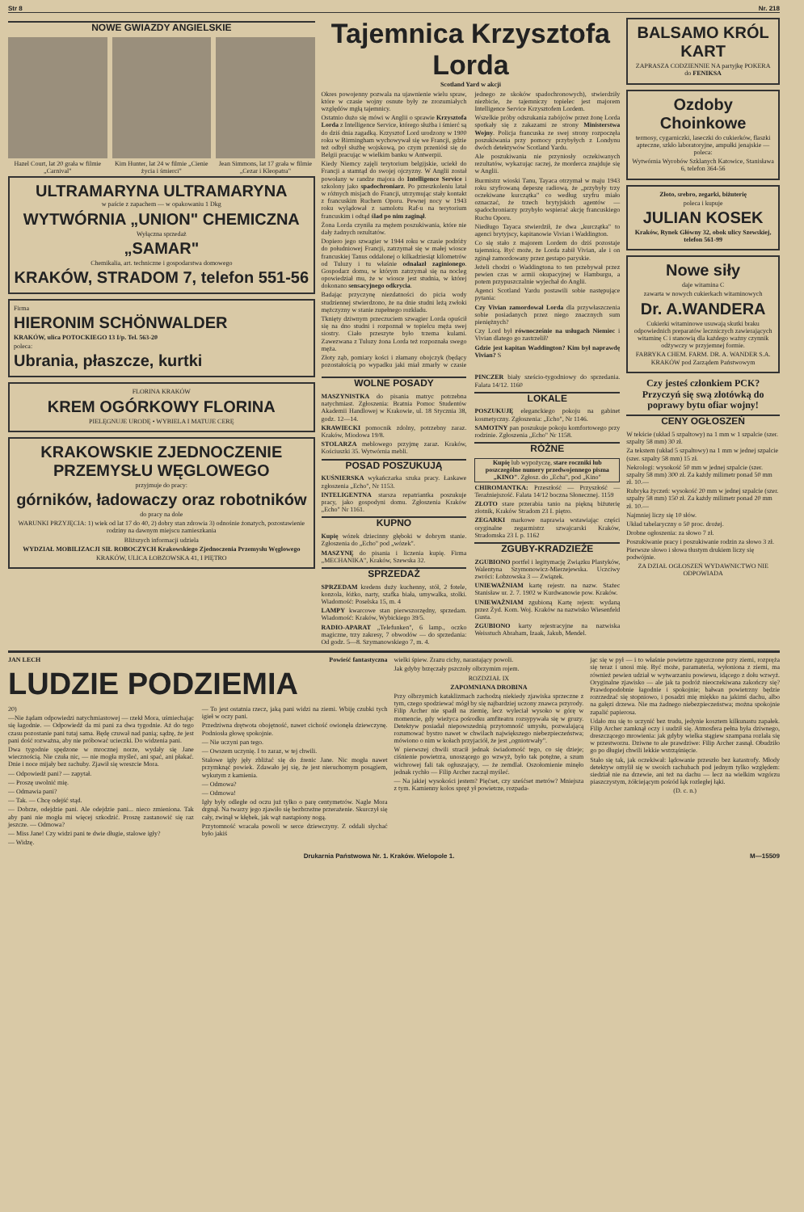Str 8 Nr. 218
NOWE GWIAZDY ANGIELSKIE
Hazel Court, lat 20 grała w filmie „Carnival"
Kim Hunter, lat 24 w filmie „Cienie życia i śmierci"
Jean Simmons, lat 17 grała w filmie „Cezar i Kleopatra"
ULTRAMARYNA ULTRAMARYNA
w paście z zapachem — w opakowaniu 1 Dkg
WYTWÓRNIA „UNION" CHEMICZNA
Wyłączna sprzedaż
„SAMAR"
Chemikalia, art. techniczne i gospodarstwa domowego
KRAKÓW, STRADOM 7, telefon 551-56
Firma
HIERONIM SCHÖNWALDER
KRAKÓW, ulica POTOCKIEGO 13 I/p. Tel. 563-20
poleca:
Ubrania, płaszcze, kurtki
FLORINA KRAKÓW
KREM OGÓRKOWY FLORINA
PIELĘGNUJE URODĘ • WYBIELA I MATUJE CERĘ
KRAKOWSKIE ZJEDNOCZENIE PRZEMYSŁU WĘGLOWEGO
przyjmuje do pracy:
górników, ładowaczy oraz robotników
do pracy na dole
WARUNKI PRZYJĘCIA: 1) wiek od lat 17 do 40, 2) dobry stan zdrowia 3) odnośnie żonatych, pozostawienie rodziny na dawnym miejscu zamieszkania
Bliższych informacji udziela
WYDZIAŁ MOBILIZACJI SIŁ ROBOCZYCH Krakowskiego Zjednoczenia Przemysłu Węglowego
KRAKÓW, ULICA ŁOBZOWSKA 41, I PIĘTRO
Tajemnica Krzysztofa Lorda
Scotland Yard w akcji
Okres powojenny pozwala na ujawnienie wielu spraw, które w czasie wojny osnute były ze zrozumiałych względów mgłą tajemnicy.
Ostatnio dużo się mówi w Anglii o sprawie Krzysztofa Lorda z Intelligence Service, którego służba i śmierć są do dziś dnia zagadką. Krzysztof Lord urodzony w 1900 roku w Birmingham wychowywał się we Francji, gdzie też odbył służbę wojskową, po czym przeniósł się do Belgii pracując w wielkim banku w Antwerpii.
Kiedy Niemcy zajęli terytorium belgijskie, uciekł do Francji a stamtąd do swojej ojczyzny. W Anglii został powołany w randze majora do Intelligence Service i szkolony jako spadochroniarz. Po przeszkoleniu latał w różnych misjach do Francji, utrzymując stały kontakt z francuskim Ruchem Oporu. Pewnej nocy w 1943 roku wylądował z samolotu Raf-u na terytorium francuskim i odtąd ślad po nim zaginął.
Żona Lorda czyniła za mężem poszukiwania, które nie dały żadnych rezultatów.
Dopiero jego szwagier w 1944 roku w czasie podróży do południowej Francji, zatrzymał się w małej wiosce francuskiej Tanus oddalonej o kilkadziesiąt kilometrów od Tuluzy i tu właśnie odnalazł zaginionego. Gospodarz domu, w którym zatrzymał się na nocleg opowiedział mu, że w wiosce jest studnia, w której dokonano sensacyjnego odkrycia.
Badając przyczynę niezdatności do picia wody studziennej stwierdzono, że na dnie studni leżą zwłoki mężczyzny w stanie zupełnego rozkładu.
Tknięty dziwnym przeczuciem szwagier Lorda opuścił się na dno studni i rozpoznał w topielcu męża swej siostry. Ciało przeszyte było trzema kulami. Zawezwana z Tuluzy żona Lorda też rozpoznała swego męża.
Złoty ząb, pomiary kości i złamany obojczyk (będący pozostałością po wypadku jaki miał zmarły w czasie jednego ze skoków spadochronowych), stwierdziły niezbicie, że tajemniczy topielec jest majorem Intelligence Service Krzysztofem Lordem.
Wszelkie próby odszukania zabójców przez żonę Lorda spotkały się z zakazami ze strony Ministerstwa Wojny. Policja francuska ze swej strony rozpoczęła poszukiwania przy pomocy przybyłych z Londynu dwóch detektywów Scotland Yardu.
Ale poszukiwania nie przyniosły oczekiwanych rezultatów, wykazując raczej, że morderca znajduje się w Anglii.
Burmistrz wioski Tanu, Tayaca otrzymał w maju 1943 roku szyfrowaną depeszę radiową, że „przybyły trzy oczekiwane kurczątka" co według szyfru miało oznaczać, że trzech brytyjskich agentów — spadochroniarzy przybyło wspierać akcję francuskiego Ruchu Oporu.
Niedługo Tayaca stwierdził, że dwa „kurczątka" to agenci brytyjscy, kapitanowie Vivian i Waddington.
Co się stało z majorem Lordem do dziś pozostaje tajemnicą. Być może, że Lorda zabił Vivian, ale i on zginął zamordowany przez gestapo paryskie.
Jeżeli chodzi o Waddingtona to ten przebywał przez pewien czas w armii okupacyjnej w Hamburgu, a potem przypuszczalnie wyjechał do Anglii.
Agenci Scotland Yardu postawili sobie następujące pytania:
Czy Vivian zamordował Lorda dla przywłaszczenia sobie posiadanych przez niego znacznych sum pieniężnych?
Czy Lord był równocześnie na usługach Niemiec i Vivian dlatego go zastrzelił?
Gdzie jest kapitan Waddington? Kim był naprawdę Vivian? S
WOLNE POSADY
MASZYNISTKA do pisania matryc potrzebna natychmiast. Zgłoszenia: Bratnia Pomoc Studentów Akademii Handlowej w Krakowie, ul. 18 Stycznia 38, godz. 12—14.
KRAWIECKI pomocnik zdolny, potrzebny zaraz. Kraków, Miodowa 19/8.
STOLARZA meblowego przyjmę zaraz. Kraków, Kościuszki 35. Wytwórnia mebli.
POSAD POSZUKUJĄ
KUŚNIERSKA wykańczarka szuka pracy. Łaskawe zgłoszenia „Echo", Nr 1153.
INTELIGENTNA starsza repatriantka poszukuje pracy, jako gospodyni domu. Zgłoszenia Kraków „Echo" Nr 1161.
KUPNO
Kupię wózek dziecinny głęboki w dobrym stanie. Zgłoszenia do „Echo" pod „wózek".
MASZYNĘ do pisania i liczenia kupię. Firma „MECHANIKA", Kraków, Szewska 32.
SPRZEDAŻ
SPRZEDAM kredens duży kuchenny, stół, 2 fotele, konzola, łóżko, narty, szafka biała, umywalka, stolki. Wiadomość: Poselska 15, m. 4
LAMPY kwarcowe stan pierwszorzędny, sprzedam. Wiadomość: Kraków, Wybickiego 39/5.
RADIO-APARAT „Telefunken", 6 lamp., oczko magiczne, trzy zakresy, 7 obwodów — do sprzedania: Od godz. 5—8. Szymanowskiego 7, m. 4.
PINCZER biały sześcio-tygodniowy do sprzedania. Falata 14/12. 1160
LOKALE
POSZUKUJĘ eleganckiego pokoju na gabinet kosmetyczny. Zgłoszenia: „Echo", Nr 1146.
SAMOTNY pan poszukuje pokoju komfortowego przy rodzinie. Zgłoszenia „Echo" Nr 1158.
RÓŻNE
Kupię lub wypożyczę, stare roczniki lub poszczególne numery przedwojennego pisma „KINO". Zgłosz. do „Echa", pod „Kino"
CHIROMANTKA: Przeszłość — Przyszłość — Teraźniejszość. Falata 14/12 boczna Słonecznej. 1159
ZŁOTO stare przerabia tanio na piękną biżuterię złotnik, Kraków Stradom 23 I. piętro.
ZEGARKI markowe naprawia wstawiając części oryginalne zegarmistrz szwajcarski Kraków, Stradomska 23 I. p. 1162
ZGUBY-KRADZIEŻE
ZGUBIONO portfel i legitymację Związku Plastyków, Walentyna Szymonowicz-Mierzejewska. Uczciwy zwróci: Łobzowska 3 — Związek.
UNIEWAŻNIAM kartę rejestr. na nazw. Stażec Stanisław ur. 2. 7. 1902 w Kurdwanowie pow. Kraków.
UNIEWAŻNIAM zgubioną Kartę rejestr. wydaną przez Żyd. Kom. Woj. Kraków na nazwisko Wiesenfeld Gusta.
ZGUBIONO karty rejestracyjne na nazwiska Weisstuch Abraham, Izaak, Jakub, Mendel.
BALSAMO KRÓL KART
ZAPRASZA CODZIENNIE NA partyjkę POKERA do FENIKSA
Ozdoby Choinkowe
termosy, cygarniczki, laseczki do cukierków, flaszki apteczne, szkło laboratoryjne, ampułki jenajskie — poleca:
Wytwórnia Wyrobów Szklanych Katowice, Stanisława 6, telefon 364-56
Złoto, srebro, zegarki, biżuterię
poleca i kupuje
JULIAN KOSEK
Kraków, Rynek Główny 32, obok ulicy Szewskiej, telefon 561-99
Nowe siły
daje witamina C
zawarta w nowych cukierkach witaminowych
Dr. A.WANDERA
Cukierki witaminowe usuwają skutki braku odpowiednich preparatów leczniczych zawierających witaminę C i stanowią dla każdego ważny czynnik odżywczy w przyjemnej formie.
FABRYKA CHEM. FARM. DR. A. WANDER S.A. KRAKÓW pod Zarządem Państwowym
Czy jesteś członkiem PCK? Przyczyń się swą złotówką do poprawy bytu ofiar wojny!
CENY OGŁOSZEŃ
W tekście (układ 5 szpaltowy) na 1 mm w 1 szpalcie (szer. szpalty 58 mm) 30 zł.
Za tekstem (układ 5 szpaltowy) na 1 mm w jednej szpalcie (szer. szpalty 58 mm) 15 zł.
Nekrologi: wysokość 50 mm w jednej szpalcie (szer. szpalty 58 mm) 300 zł. Za każdy milimetr ponad 50 mm zł. 10.—
Rubryka życzeń: wysokość 20 mm w jednej szpalcie (szer. szpalty 58 mm) 150 zł. Za każdy milimetr ponad 20 mm zł. 10.—
Najmniej liczy się 10 słów.
Układ tabelaryczny o 50 proc. drożej.
Drobne ogłoszenia: za słowo 7 zł.
Poszukiwanie pracy i poszukiwanie rodzin za słowo 3 zł. Pierwsze słowo i słowa tłustym drukiem liczy się podwójnie.
ZA DZIAŁ OGŁOSZEŃ WYDAWNICTWO NIE ODPOWIADA
JAN LECH Powieść fantastyczna
LUDZIE PODZIEMIA
20)
—Nie żądam odpowiedzi natychmiastowej — rzekł Mora, uśmiechając się łagodnie. — Odpowiedź da mi pani za dwa tygodnie. Aż do tego czasu pozostanie pani tutaj sama. Będę czuwał nad panią; sądzę, że jest pani dość rozważna, aby nie próbować ucieczki. Do widzenia pani.
Dwa tygodnie spędzone w mrocznej norze, wydały się Jane wiecznością. Nie czuła nic, — nie mogła myśleć, ani spać, ani płakać. Dnie i noce mijały bez rachuby. Zjawił się wreszcie Mora.
— Odpowiedź pani? — zapytał.
— Proszę uwolnić mię.
— Odmawia pani?
— Tak. — Chcę odejść stąd.
— Dobrze, odejdzie pani. Ale odejdzie pani... nieco zmieniona. Tak aby pani nie mogła mi więcej szkodzić. Proszę zastanowić się raz jeszcze. — Odmowa?
— Miss Jane! Czy widzi pani te dwie długie, stalowe igły?
— Widzę.
— To jest ostatnia rzecz, jaką pani widzi na ziemi. Wbiję czubki tych igieł w oczy pani.
Przedziwna drętwota obojętność, nawet cichość owionęła dziewczynę. Podniosła głowę spokojnie.
— Nie uczyni pan tego.
— Owszem uczynię. I to zaraz, w tej chwili.
Stalowe igły jęły zbliżać się do źrenic Jane. Nic mogła nawet przymknąć powiek. Zdawało jej się, że jest nieruchomym posągiem, wykutym z kamienia.
— Odmowa?
— Odmowa!
Igły były odległe od oczu już tylko o parę centymetrów. Nagle Mora drgnął. Na twarzy jego zjawiło się bezbrzeżne przerażenie. Skurczył się cały, zwinął w kłębek, jak wąż nastąpiony nogą.
Przytomność wracała powoli w serce dziewczyny. Z oddali słychać było jakiś
wielki śpiew. Zrazu cichy, narastający powoli.
Jak gdyby brzęczały pszczoły olbrzymim rojem.
ROZDZIAŁ IX
ZAPOMNIANA DROBINA
Przy olbrzymich kataklizmach zachodzą niekiedy zjawiska sprzeczne z tym, czego spodziewać mógł by się najbardziej uczony znawca przyrody. Filip Archer nie spadł na ziemię, lecz wyleciał wysoko w górę w momencie, gdy wieżyca pośrodku amfiteatru rozsypywała się w gruzy. Detektyw posiadał niepowszednią przytomność umysłu, pozwalającą rozumować bystro nawet w chwilach największego niebezpieczeństwa; mówiono o nim w kołach przyjaciół, że jest „ogniotrwały".
W pierwszej chwili stracił jednak świadomość tego, co się dzieje; ciśnienie powietrza, unoszącego go wzwyż, było tak potężne, a szum wichrowej fali tak ogłuszający, — że zemdlał. Oszołomienie minęło jednak rychło — Filip Archer zaczął myśleć.
— Na jakiej wysokości jestem? Pięćset, czy sześćset metrów? Mniejsza z tym. Kamienny kolos spręż ył powietrze, rozpada-
jąc się w pył — i to właśnie powietrze zgęszczone przy ziemi, rozpręża się teraz i unosi mię. Być może, paramateria, wyłoniona z ziemi, ma również pewien udział w wytwarzaniu powiewu, idącego z dołu wzwyż. Oryginalne zjawisko — ale jak ta podróż nieoczekiwana zakończy się? Prawdopodobnie łagodnie i spokojnie; bałwan powietrzny będzie rozrzedzać się stopniowo, i posadzi mię miękko na jakimś dachu, albo na gałęzi drzewa. Nie ma żadnego niebezpieczeństwa; można spokojnie zapalić papierosa.
Udało mu się to uczynić bez trudu, jedynie kosztem kilkunastu zapałek. Filip Archer zamknął oczy i uudził się. Atmosfera pełna była dziwnego, dreszczącego mrowienia: jak gdyby wielka stągiew szampana rozlała się w przestworzu. Dziwne to ale prawdziwe: Filip Archer zasnął. Obudziło go po długiej chwili lekkie wstrząśnięcie.
Stało się tak, jak oczekiwał: lądowanie przeszło bez katastrofy. Młody detektyw omylił się w swoich rachubach pod jednym tylko względem: siedział nie na drzewie, ani też na dachu — lecz na wielkim wzgórzu piaszczystym, żółciejącym pośród łąk rozległej łąki.
(D. c. n.)
Drukarnia Państwowa Nr. 1. Kraków. Wielopole 1. M—15509